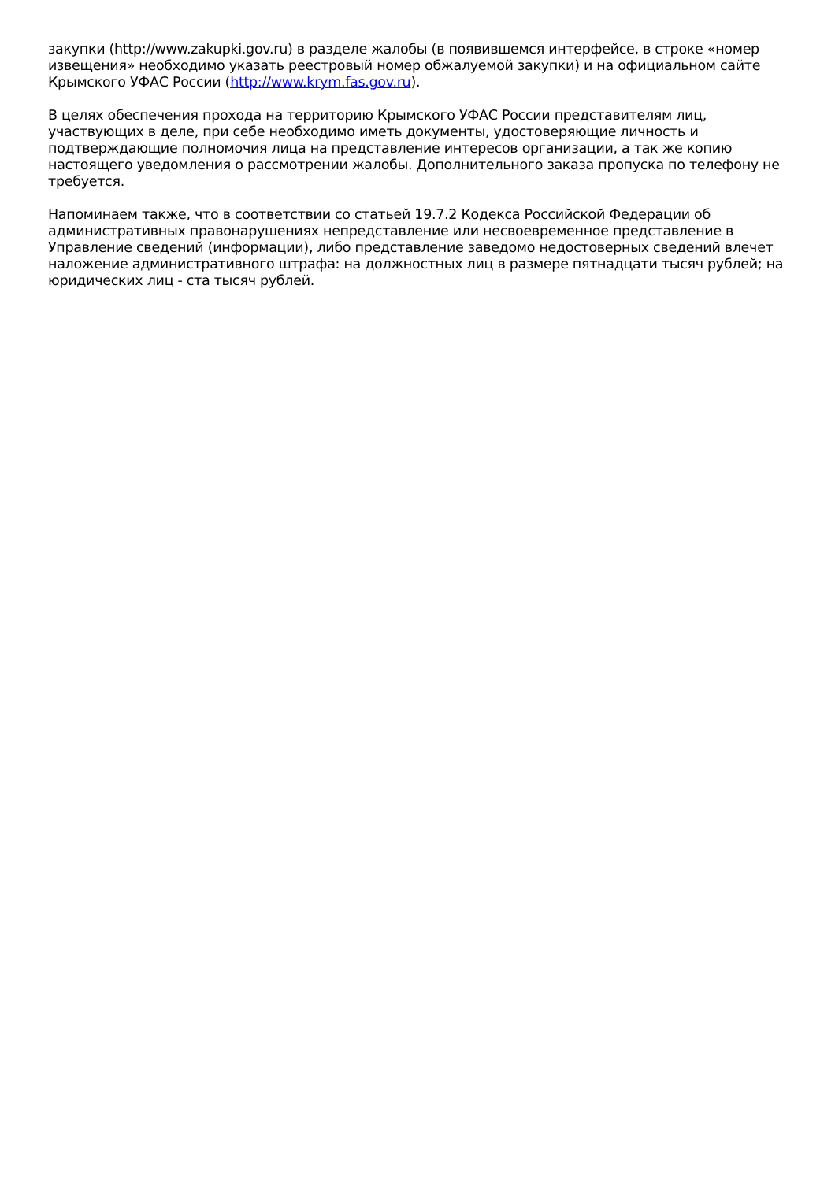закупки (http://www.zakupki.gov.ru) в разделе жалобы (в появившемся интерфейсе, в строке «номер извещения» необходимо указать реестровый номер обжалуемой закупки) и на официальном сайте Крымского УФАС России (http://www.krym.fas.gov.ru).
В целях обеспечения прохода на территорию Крымского УФАС России представителям лиц, участвующих в деле, при себе необходимо иметь документы, удостоверяющие личность и подтверждающие полномочия лица на представление интересов организации, а так же копию настоящего уведомления о рассмотрении жалобы. Дополнительного заказа пропуска по телефону не требуется.
Напоминаем также, что в соответствии со статьей 19.7.2 Кодекса Российской Федерации об административных правонарушениях непредставление или несвоевременное представление в Управление сведений (информации), либо представление заведомо недостоверных сведений влечет наложение административного штрафа: на должностных лиц в размере пятнадцати тысяч рублей; на юридических лиц - ста тысяч рублей.